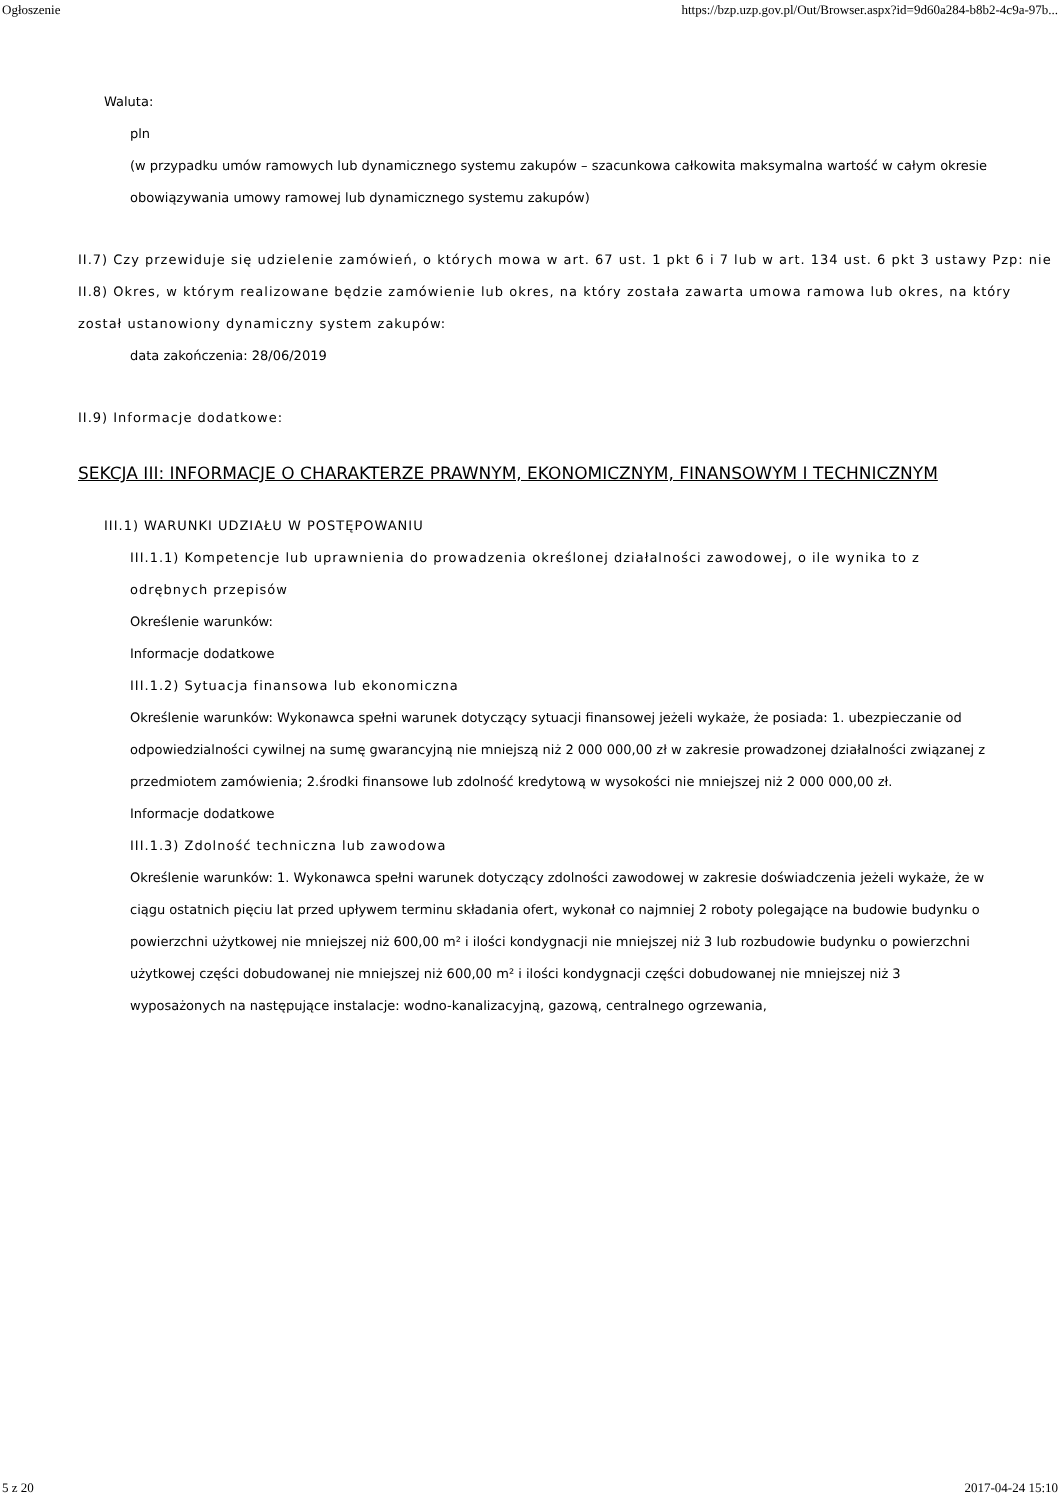Ogłoszenie https://bzp.uzp.gov.pl/Out/Browser.aspx?id=9d60a284-b8b2-4c9a-97b...
Waluta:
pln
(w przypadku umów ramowych lub dynamicznego systemu zakupów – szacunkowa całkowita maksymalna wartość w całym okresie obowiązywania umowy ramowej lub dynamicznego systemu zakupów)
II.7) Czy przewiduje się udzielenie zamówień, o których mowa w art. 67 ust. 1 pkt 6 i 7 lub w art. 134 ust. 6 pkt 3 ustawy Pzp: nie
II.8) Okres, w którym realizowane będzie zamówienie lub okres, na który została zawarta umowa ramowa lub okres, na który został ustanowiony dynamiczny system zakupów:
data zakończenia: 28/06/2019
II.9) Informacje dodatkowe:
SEKCJA III: INFORMACJE O CHARAKTERZE PRAWNYM, EKONOMICZNYM, FINANSOWYM I TECHNICZNYM
III.1) WARUNKI UDZIAŁU W POSTĘPOWANIU
III.1.1) Kompetencje lub uprawnienia do prowadzenia określonej działalności zawodowej, o ile wynika to z odrębnych przepisów
Określenie warunków:
Informacje dodatkowe
III.1.2) Sytuacja finansowa lub ekonomiczna
Określenie warunków: Wykonawca spełni warunek dotyczący sytuacji finansowej jeżeli wykaże, że posiada: 1. ubezpieczanie od odpowiedzialności cywilnej na sumę gwarancyjną nie mniejszą niż 2 000 000,00 zł w zakresie prowadzonej działalności związanej z przedmiotem zamówienia; 2.środki finansowe lub zdolność kredytową w wysokości nie mniejszej niż 2 000 000,00 zł.
Informacje dodatkowe
III.1.3) Zdolność techniczna lub zawodowa
Określenie warunków: 1. Wykonawca spełni warunek dotyczący zdolności zawodowej w zakresie doświadczenia jeżeli wykaże, że w ciągu ostatnich pięciu lat przed upływem terminu składania ofert, wykonał co najmniej 2 roboty polegające na budowie budynku o powierzchni użytkowej nie mniejszej niż 600,00 m² i ilości kondygnacji nie mniejszej niż 3 lub rozbudowie budynku o powierzchni użytkowej części dobudowanej nie mniejszej niż 600,00 m² i ilości kondygnacji części dobudowanej nie mniejszej niż 3 wyposażonych na następujące instalacje: wodno-kanalizacyjną, gazową, centralnego ogrzewania,
5 z 20 2017-04-24 15:10